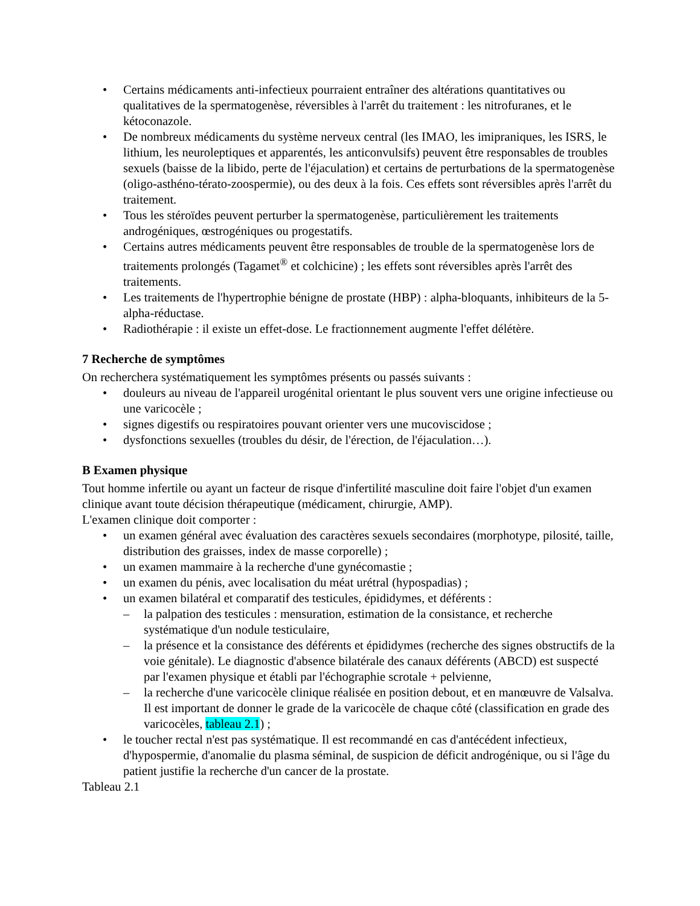• Certains médicaments anti-infectieux pourraient entraîner des altérations quantitatives ou qualitatives de la spermatogenèse, réversibles à l'arrêt du traitement : les nitrofuranes, et le kétoconazole.
• De nombreux médicaments du système nerveux central (les IMAO, les imipraniques, les ISRS, le lithium, les neuroleptiques et apparentés, les anticonvulsifs) peuvent être responsables de troubles sexuels (baisse de la libido, perte de l'éjaculation) et certains de perturbations de la spermatogenèse (oligo-asthéno-térato-zoospermie), ou des deux à la fois. Ces effets sont réversibles après l'arrêt du traitement.
• Tous les stéroïdes peuvent perturber la spermatogenèse, particulièrement les traitements androgéniques, œstrogéniques ou progestatifs.
• Certains autres médicaments peuvent être responsables de trouble de la spermatogenèse lors de traitements prolongés (Tagamet<sup>®</sup> et colchicine) ; les effets sont réversibles après l'arrêt des traitements.
• Les traitements de l'hypertrophie bénigne de prostate (HBP) : alpha-bloquants, inhibiteurs de la 5-alpha-réductase.
• Radiothérapie : il existe un effet-dose. Le fractionnement augmente l'effet délétère.
7 Recherche de symptômes
On recherchera systématiquement les symptômes présents ou passés suivants :
• douleurs au niveau de l'appareil urogénital orientant le plus souvent vers une origine infectieuse ou une varicocèle ;
• signes digestifs ou respiratoires pouvant orienter vers une mucoviscidose ;
• dysfonctions sexuelles (troubles du désir, de l'érection, de l'éjaculation…).
B Examen physique
Tout homme infertile ou ayant un facteur de risque d'infertilité masculine doit faire l'objet d'un examen clinique avant toute décision thérapeutique (médicament, chirurgie, AMP).
L'examen clinique doit comporter :
• un examen général avec évaluation des caractères sexuels secondaires (morphotype, pilosité, taille, distribution des graisses, index de masse corporelle) ;
• un examen mammaire à la recherche d'une gynécomastie ;
• un examen du pénis, avec localisation du méat urétral (hypospadias) ;
• un examen bilatéral et comparatif des testicules, épididymes, et déférents :
– la palpation des testicules : mensuration, estimation de la consistance, et recherche systématique d'un nodule testiculaire,
– la présence et la consistance des déférents et épididymes (recherche des signes obstructifs de la voie génitale). Le diagnostic d'absence bilatérale des canaux déférents (ABCD) est suspecté par l'examen physique et établi par l'échographie scrotale + pelvienne,
– la recherche d'une varicocèle clinique réalisée en position debout, et en manœuvre de Valsalva. Il est important de donner le grade de la varicocèle de chaque côté (classification en grade des varicocèles, tableau 2.1) ;
• le toucher rectal n'est pas systématique. Il est recommandé en cas d'antécédent infectieux, d'hypospermie, d'anomalie du plasma séminal, de suspicion de déficit androgénique, ou si l'âge du patient justifie la recherche d'un cancer de la prostate.
Tableau 2.1